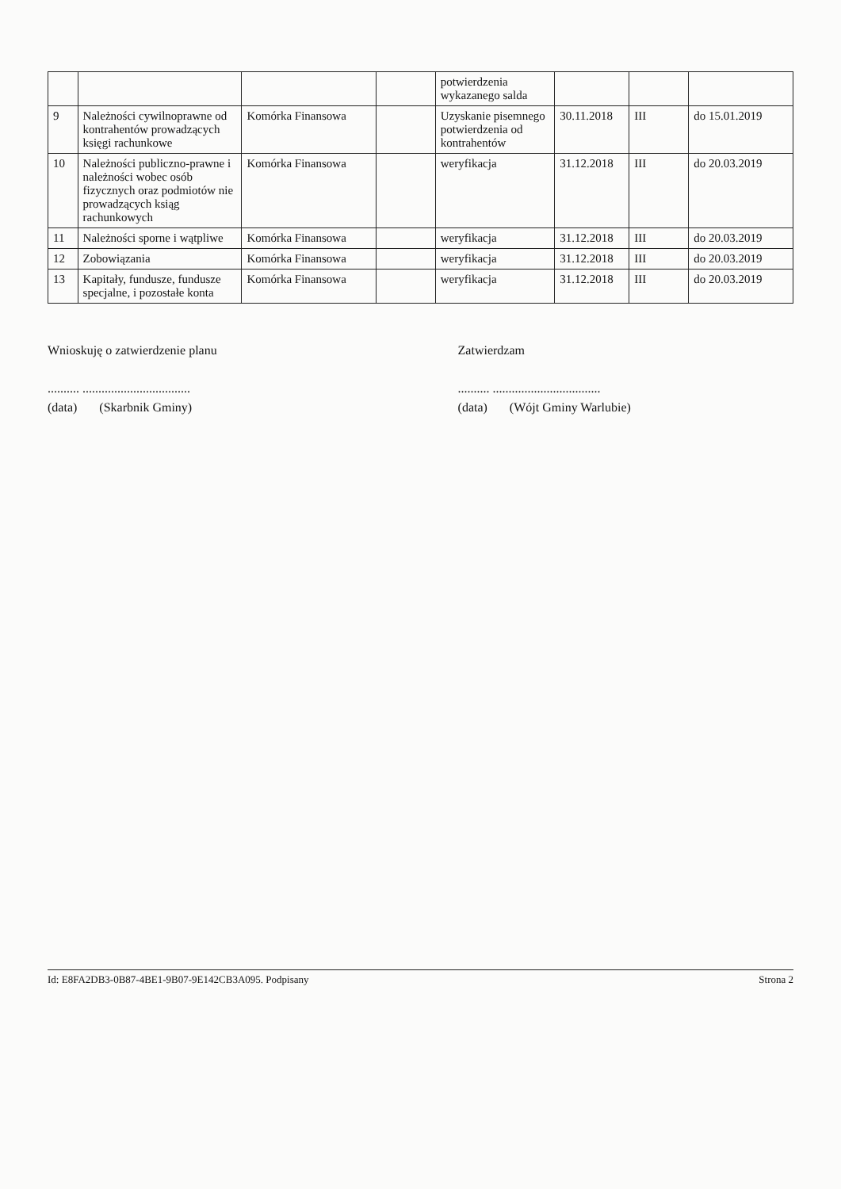| | | | | potwierdzenia wykazanego salda | | | |
| 9 | Należności cywilnoprawne od kontrahentów prowadzących księgi rachunkowe | Komórka Finansowa | | Uzyskanie pisemnego potwierdzenia od kontrahentów | 30.11.2018 | III | do 15.01.2019 |
| 10 | Należności publiczno-prawne i należności wobec osób fizycznych oraz podmiotów nie prowadzących ksiąg rachunkowych | Komórka Finansowa | | weryfikacja | 31.12.2018 | III | do 20.03.2019 |
| 11 | Należności sporne i wątpliwe | Komórka Finansowa | | weryfikacja | 31.12.2018 | III | do 20.03.2019 |
| 12 | Zobowiązania | Komórka Finansowa | | weryfikacja | 31.12.2018 | III | do 20.03.2019 |
| 13 | Kapitały, fundusze, fundusze specjalne, i pozostałe konta | Komórka Finansowa | | weryfikacja | 31.12.2018 | III | do 20.03.2019 |
Wnioskuję o zatwierdzenie planu
.......... ..................................
(data) (Skarbnik Gminy)
Zatwierdzam
.......... ..................................
(data) (Wójt Gminy Warlubie)
Id: E8FA2DB3-0B87-4BE1-9B07-9E142CB3A095. Podpisany Strona 2